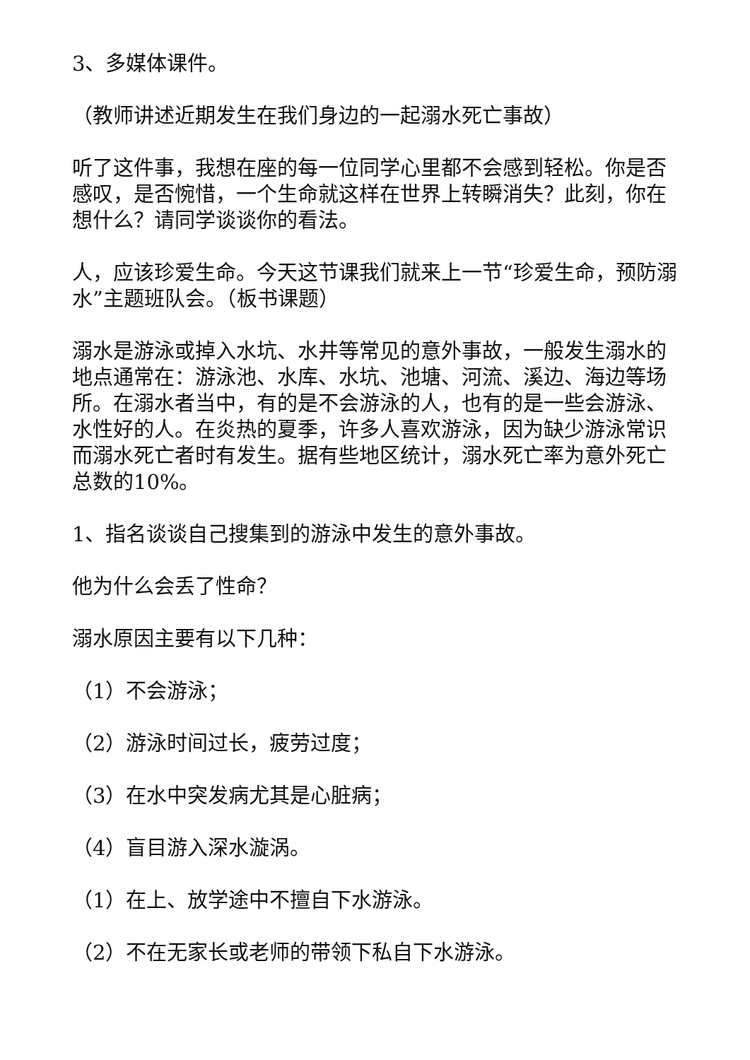3、多媒体课件。
（教师讲述近期发生在我们身边的一起溺水死亡事故）
听了这件事，我想在座的每一位同学心里都不会感到轻松。你是否感叹，是否惋惜，一个生命就这样在世界上转瞬消失？此刻，你在想什么？请同学谈谈你的看法。
人，应该珍爱生命。今天这节课我们就来上一节“珍爱生命，预防溺水”主题班队会。（板书课题）
溺水是游泳或掉入水坑、水井等常见的意外事故，一般发生溺水的地点通常在：游泳池、水库、水坑、池塘、河流、溪边、海边等场所。在溺水者当中，有的是不会游泳的人，也有的是一些会游泳、水性好的人。在炎热的夏季，许多人喜欢游泳，因为缺少游泳常识而溺水死亡者时有发生。据有些地区统计，溺水死亡率为意外死亡总数的10%。
1、指名谈谈自己搜集到的游泳中发生的意外事故。
他为什么会丢了性命？
溺水原因主要有以下几种：
（1）不会游泳；
（2）游泳时间过长，疲劳过度；
（3）在水中突发病尤其是心脏病；
（4）盲目游入深水漩涡。
（1）在上、放学途中不擅自下水游泳。
（2）不在无家长或老师的带领下私自下水游泳。